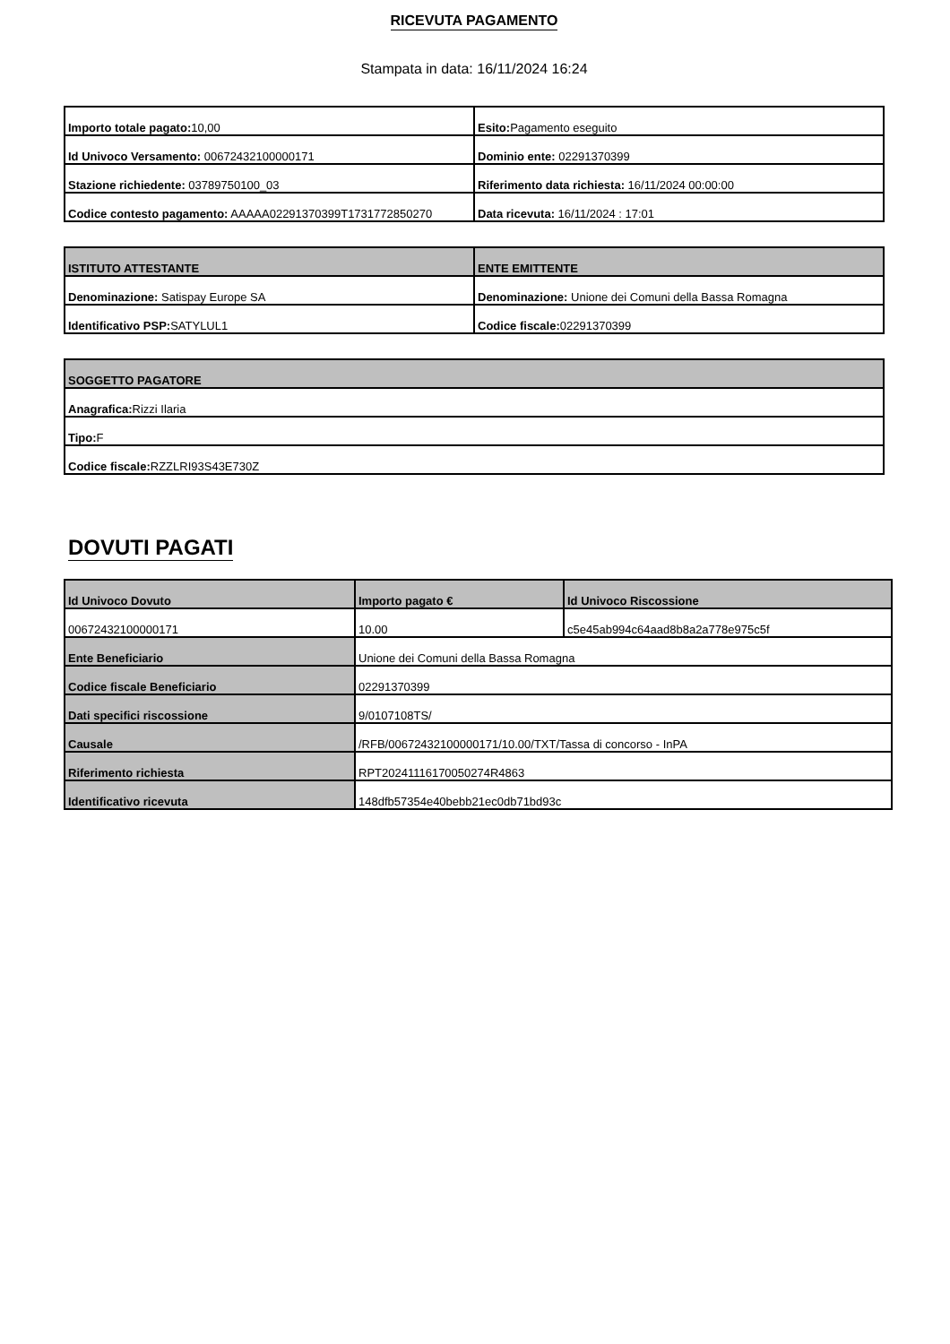RICEVUTA PAGAMENTO
Stampata in data: 16/11/2024 16:24
| Importo totale pagato: 10,00 | Esito: Pagamento eseguito |
| Id Univoco Versamento: 00672432100000171 | Dominio ente: 02291370399 |
| Stazione richiedente: 03789750100_03 | Riferimento data richiesta: 16/11/2024 00:00:00 |
| Codice contesto pagamento: AAAAA02291370399T1731772850270 | Data ricevuta: 16/11/2024 : 17:01 |
| ISTITUTO ATTESTANTE | ENTE EMITTENTE |
| --- | --- |
| Denominazione: Satispay Europe SA | Denominazione: Unione dei Comuni della Bassa Romagna |
| Identificativo PSP: SATYLUL1 | Codice fiscale: 02291370399 |
| SOGGETTO PAGATORE |
| --- |
| Anagrafica: Rizzi Ilaria |
| Tipo: F |
| Codice fiscale: RZZLRI93S43E730Z |
DOVUTI PAGATI
| Id Univoco Dovuto | Importo pagato € | Id Univoco Riscossione |
| --- | --- | --- |
| 00672432100000171 | 10.00 | c5e45ab994c64aad8b8a2a778e975c5f |
| Ente Beneficiario | Unione dei Comuni della Bassa Romagna | |
| Codice fiscale Beneficiario | 02291370399 | |
| Dati specifici riscossione | 9/0107108TS/ | |
| Causale | /RFB/00672432100000171/10.00/TXT/Tassa di concorso - InPA | |
| Riferimento richiesta | RPT20241116170050274R4863 | |
| Identificativo ricevuta | 148dfb57354e40bebb21ec0db71bd93c | |